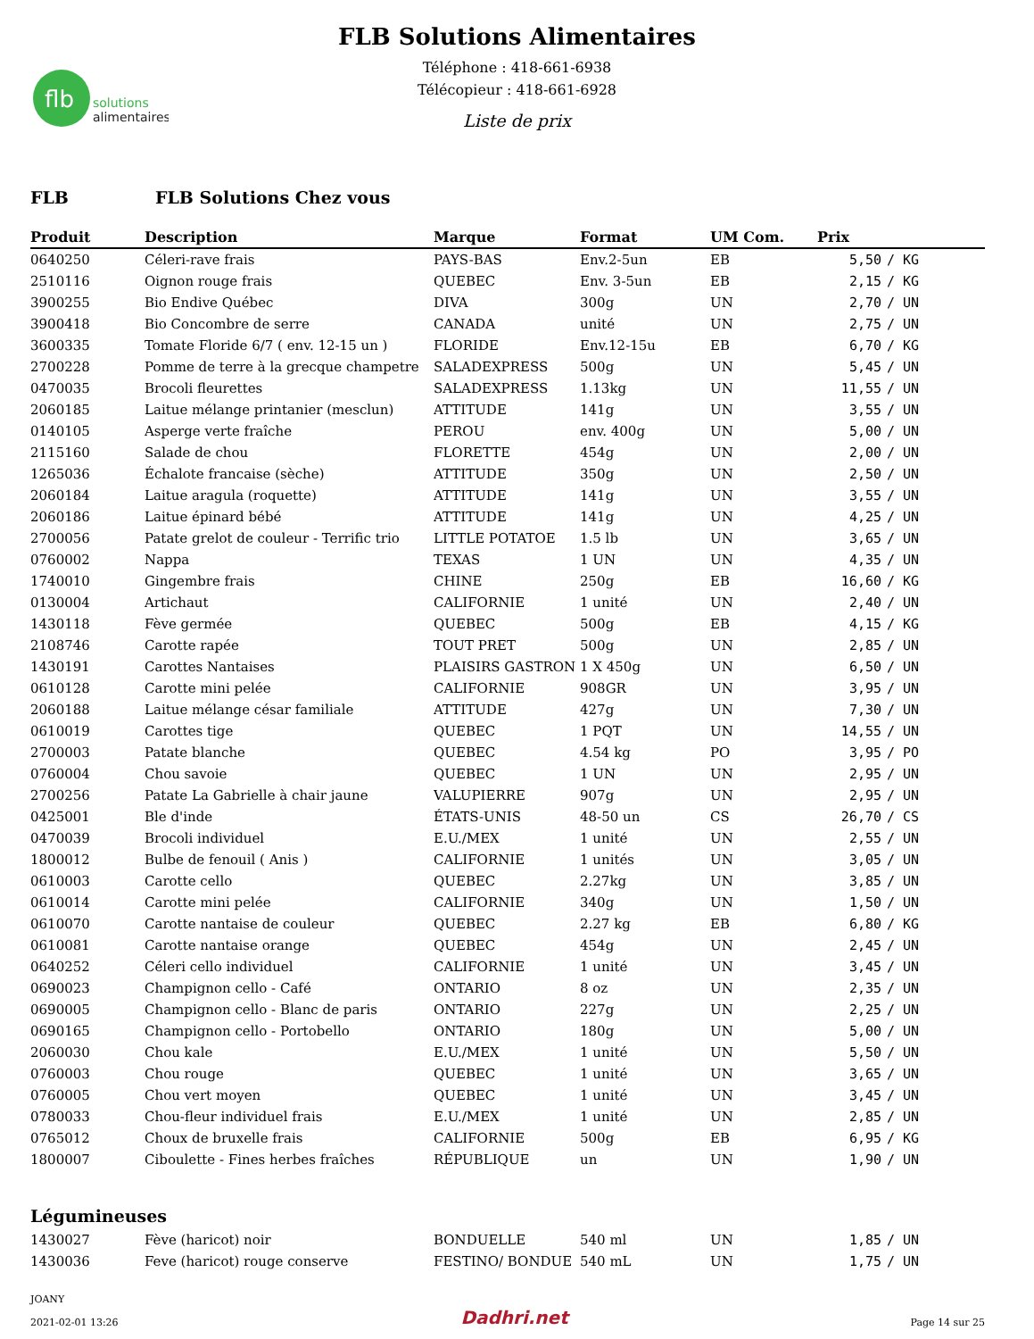flb
solutions
alimentaires
FLB Solutions Alimentaires
Téléphone : 418-661-6938
Télécopieur : 418-661-6928
Liste de prix
FLB FLB Solutions Chez vous
| Produit | Description | Marque | Format | UM Com. | Prix | |
| --- | --- | --- | --- | --- | --- | --- |
| 0640250 | Céleri-rave frais | PAYS-BAS | Env.2-5un | EB | 5,50 | / KG |
| 2510116 | Oignon rouge frais | QUEBEC | Env. 3-5un | EB | 2,15 | / KG |
| 3900255 | Bio Endive Québec | DIVA | 300g | UN | 2,70 | / UN |
| 3900418 | Bio Concombre de serre | CANADA | unité | UN | 2,75 | / UN |
| 3600335 | Tomate Floride 6/7 ( env. 12-15 un ) | FLORIDE | Env.12-15u | EB | 6,70 | / KG |
| 2700228 | Pomme de terre à la grecque champetre | SALADEXPRESS | 500g | UN | 5,45 | / UN |
| 0470035 | Brocoli fleurettes | SALADEXPRESS | 1.13kg | UN | 11,55 | / UN |
| 2060185 | Laitue mélange printanier (mesclun) | ATTITUDE | 141g | UN | 3,55 | / UN |
| 0140105 | Asperge verte fraîche | PEROU | env. 400g | UN | 5,00 | / UN |
| 2115160 | Salade de chou | FLORETTE | 454g | UN | 2,00 | / UN |
| 1265036 | Échalote francaise (sèche) | ATTITUDE | 350g | UN | 2,50 | / UN |
| 2060184 | Laitue aragula (roquette) | ATTITUDE | 141g | UN | 3,55 | / UN |
| 2060186 | Laitue épinard bébé | ATTITUDE | 141g | UN | 4,25 | / UN |
| 2700056 | Patate grelot de couleur - Terrific trio | LITTLE POTATOE | 1.5 lb | UN | 3,65 | / UN |
| 0760002 | Nappa | TEXAS | 1 UN | UN | 4,35 | / UN |
| 1740010 | Gingembre frais | CHINE | 250g | EB | 16,60 | / KG |
| 0130004 | Artichaut | CALIFORNIE | 1 unité | UN | 2,40 | / UN |
| 1430118 | Fève germée | QUEBEC | 500g | EB | 4,15 | / KG |
| 2108746 | Carotte rapée | TOUT PRET | 500g | UN | 2,85 | / UN |
| 1430191 | Carottes Nantaises | PLAISIRS GASTRON | 1 X 450g | UN | 6,50 | / UN |
| 0610128 | Carotte mini pelée | CALIFORNIE | 908GR | UN | 3,95 | / UN |
| 2060188 | Laitue mélange césar familiale | ATTITUDE | 427g | UN | 7,30 | / UN |
| 0610019 | Carottes tige | QUEBEC | 1 PQT | UN | 14,55 | / UN |
| 2700003 | Patate blanche | QUEBEC | 4.54 kg | PO | 3,95 | / PO |
| 0760004 | Chou savoie | QUEBEC | 1 UN | UN | 2,95 | / UN |
| 2700256 | Patate La Gabrielle à chair jaune | VALUPIERRE | 907g | UN | 2,95 | / UN |
| 0425001 | Ble d'inde | ÉTATS-UNIS | 48-50 un | CS | 26,70 | / CS |
| 0470039 | Brocoli individuel | E.U./MEX | 1 unité | UN | 2,55 | / UN |
| 1800012 | Bulbe de fenouil ( Anis ) | CALIFORNIE | 1 unités | UN | 3,05 | / UN |
| 0610003 | Carotte cello | QUEBEC | 2.27kg | UN | 3,85 | / UN |
| 0610014 | Carotte mini pelée | CALIFORNIE | 340g | UN | 1,50 | / UN |
| 0610070 | Carotte nantaise de couleur | QUEBEC | 2.27 kg | EB | 6,80 | / KG |
| 0610081 | Carotte nantaise orange | QUEBEC | 454g | UN | 2,45 | / UN |
| 0640252 | Céleri cello individuel | CALIFORNIE | 1 unité | UN | 3,45 | / UN |
| 0690023 | Champignon cello - Café | ONTARIO | 8 oz | UN | 2,35 | / UN |
| 0690005 | Champignon cello - Blanc de paris | ONTARIO | 227g | UN | 2,25 | / UN |
| 0690165 | Champignon cello - Portobello | ONTARIO | 180g | UN | 5,00 | / UN |
| 2060030 | Chou kale | E.U./MEX | 1 unité | UN | 5,50 | / UN |
| 0760003 | Chou rouge | QUEBEC | 1 unité | UN | 3,65 | / UN |
| 0760005 | Chou vert moyen | QUEBEC | 1 unité | UN | 3,45 | / UN |
| 0780033 | Chou-fleur individuel frais | E.U./MEX | 1 unité | UN | 2,85 | / UN |
| 0765012 | Choux de bruxelle frais | CALIFORNIE | 500g | EB | 6,95 | / KG |
| 1800007 | Ciboulette - Fines herbes fraîches | RÉPUBLIQUE | un | UN | 1,90 | / UN |
Légumineuses
| 1430027 | Fève (haricot) noir | BONDUELLE | 540 ml | UN | 1,85 | / UN |
| 1430036 | Feve (haricot) rouge conserve | FESTINO/ BONDUE | 540 mL | UN | 1,75 | / UN |
JOANY
2021-02-01 13:26
Dadhri.net
Page 14 sur 25